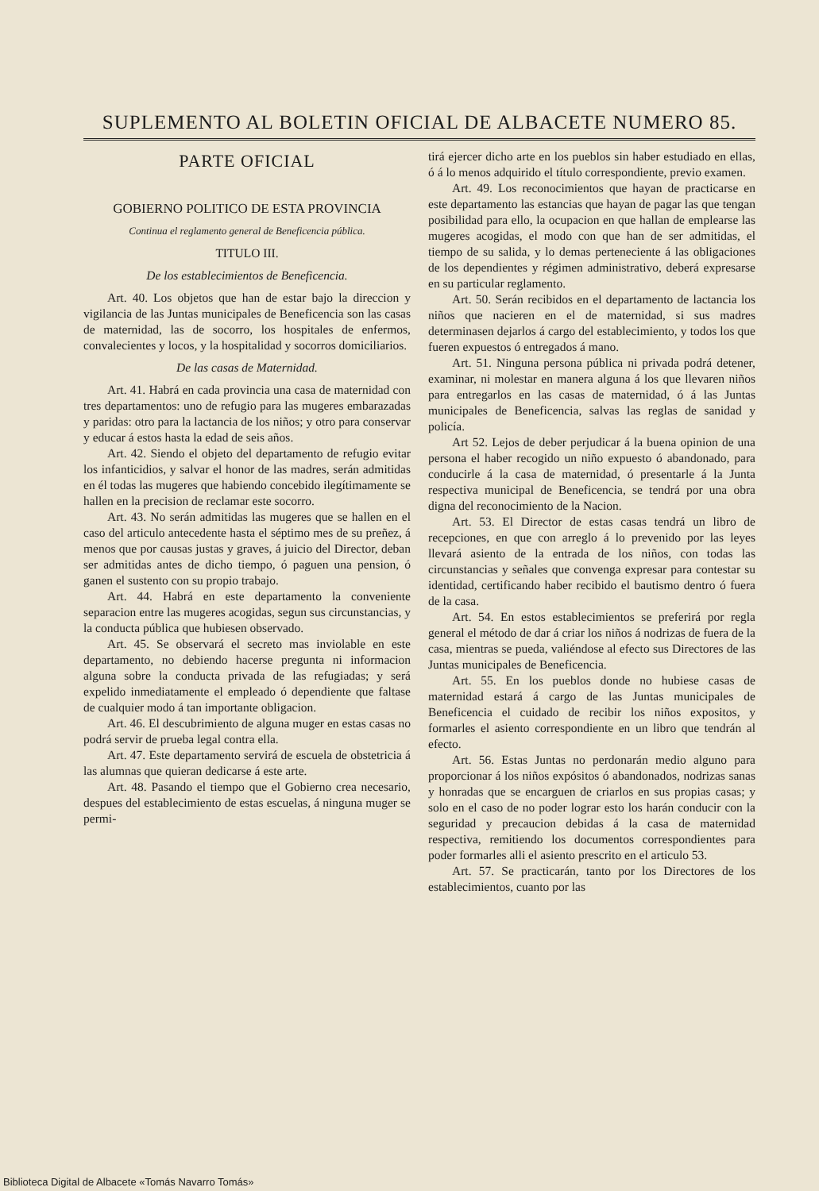SUPLEMENTO AL BOLETIN OFICIAL DE ALBACETE NUMERO 85.
PARTE OFICIAL
GOBIERNO POLITICO DE ESTA PROVINCIA
Continua el reglamento general de Beneficencia pública.
TITULO III.
De los establecimientos de Beneficencia.
Art. 40. Los objetos que han de estar bajo la direccion y vigilancia de las Juntas municipales de Beneficencia son las casas de maternidad, las de socorro, los hospitales de enfermos, convalecientes y locos, y la hospitalidad y socorros domiciliarios.
De las casas de Maternidad.
Art. 41. Habrá en cada provincia una casa de maternidad con tres departamentos: uno de refugio para las mugeres embarazadas y paridas: otro para la lactancia de los niños; y otro para conservar y educar á estos hasta la edad de seis años.
Art. 42. Siendo el objeto del departamento de refugio evitar los infanticidios, y salvar el honor de las madres, serán admitidas en él todas las mugeres que habiendo concebido ilegítimamente se hallen en la precision de reclamar este socorro.
Art. 43. No serán admitidas las mugeres que se hallen en el caso del articulo antecedente hasta el séptimo mes de su preñez, á menos que por causas justas y graves, á juicio del Director, deban ser admitidas antes de dicho tiempo, ó paguen una pension, ó ganen el sustento con su propio trabajo.
Art. 44. Habrá en este departamento la conveniente separacion entre las mugeres acogidas, segun sus circunstancias, y la conducta pública que hubiesen observado.
Art. 45. Se observará el secreto mas inviolable en este departamento, no debiendo hacerse pregunta ni informacion alguna sobre la conducta privada de las refugiadas; y será expelido inmediatamente el empleado ó dependiente que faltase de cualquier modo á tan importante obligacion.
Art. 46. El descubrimiento de alguna muger en estas casas no podrá servir de prueba legal contra ella.
Art. 47. Este departamento servirá de escuela de obstetricia á las alumnas que quieran dedicarse á este arte.
Art. 48. Pasando el tiempo que el Gobierno crea necesario, despues del establecimiento de estas escuelas, á ninguna muger se permi-
tirá ejercer dicho arte en los pueblos sin haber estudiado en ellas, ó á lo menos adquirido el título correspondiente, previo examen.
Art. 49. Los reconocimientos que hayan de practicarse en este departamento las estancias que hayan de pagar las que tengan posibilidad para ello, la ocupacion en que hallan de emplearse las mugeres acogidas, el modo con que han de ser admitidas, el tiempo de su salida, y lo demas perteneciente á las obligaciones de los dependientes y régimen administrativo, deberá expresarse en su particular reglamento.
Art. 50. Serán recibidos en el departamento de lactancia los niños que nacieren en el de maternidad, si sus madres determinasen dejarlos á cargo del establecimiento, y todos los que fueren expuestos ó entregados á mano.
Art. 51. Ninguna persona pública ni privada podrá detener, examinar, ni molestar en manera alguna á los que llevaren niños para entregarlos en las casas de maternidad, ó á las Juntas municipales de Beneficencia, salvas las reglas de sanidad y policía.
Art 52. Lejos de deber perjudicar á la buena opinion de una persona el haber recogido un niño expuesto ó abandonado, para conducirle á la casa de maternidad, ó presentarle á la Junta respectiva municipal de Beneficencia, se tendrá por una obra digna del reconocimiento de la Nacion.
Art. 53. El Director de estas casas tendrá un libro de recepciones, en que con arreglo á lo prevenido por las leyes llevará asiento de la entrada de los niños, con todas las circunstancias y señales que convenga expresar para contestar su identidad, certificando haber recibido el bautismo dentro ó fuera de la casa.
Art. 54. En estos establecimientos se preferirá por regla general el método de dar á criar los niños á nodrizas de fuera de la casa, mientras se pueda, valiéndose al efecto sus Directores de las Juntas municipales de Beneficencia.
Art. 55. En los pueblos donde no hubiese casas de maternidad estará á cargo de las Juntas municipales de Beneficencia el cuidado de recibir los niños expositos, y formarles el asiento correspondiente en un libro que tendrán al efecto.
Art. 56. Estas Juntas no perdonarán medio alguno para proporcionar á los niños expósitos ó abandonados, nodrizas sanas y honradas que se encarguen de criarlos en sus propias casas; y solo en el caso de no poder lograr esto los harán conducir con la seguridad y precaucion debidas á la casa de maternidad respectiva, remitiendo los documentos correspondientes para poder formarles alli el asiento prescrito en el articulo 53.
Art. 57. Se practicarán, tanto por los Directores de los establecimientos, cuanto por las
Biblioteca Digital de Albacete «Tomás Navarro Tomás»